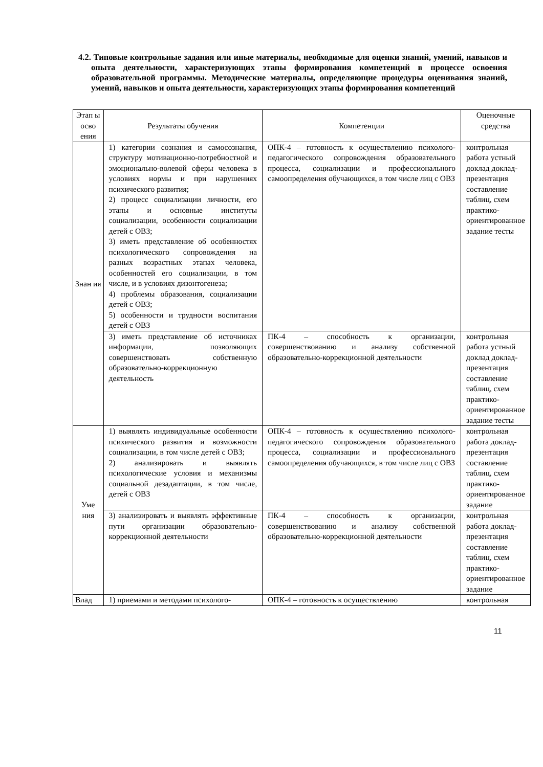4.2. Типовые контрольные задания или иные материалы, необходимые для оценки знаний, умений, навыков и опыта деятельности, характеризующих этапы формирования компетенций в процессе освоения образовательной программы. Методические материалы, определяющие процедуры оценивания знаний, умений, навыков и опыта деятельности, характеризующих этапы формирования компетенций
| Этап ы осво ения | Результаты обучения | Компетенции | Оценочные средства |
| --- | --- | --- | --- |
| Знан ия | 1) категории сознания и самосознания, структуру мотивационно-потребностной и эмоционально-волевой сферы человека в условиях нормы и при нарушениях психического развития; 2) процесс социализации личности, его этапы и основные институты социализации, особенности социализации детей с ОВЗ; 3) иметь представление об особенностях психологического сопровождения на разных возрастных этапах человека, особенностей его социализации, в том числе, и в условиях дизонтогенеза; 4) проблемы образования, социализации детей с ОВЗ; 5) особенности и трудности воспитания детей с ОВЗ | ОПК-4 – готовность к осуществлению психолого-педагогического сопровождения образовательного процесса, социализации и профессионального самоопределения обучающихся, в том числе лиц с ОВЗ | контрольная работа устный доклад доклад-презентация составление таблиц, схем практико-ориентированное задание тесты |
| | 3) иметь представление об источниках информации, позволяющих совершенствовать собственную образовательно-коррекционную деятельность | ПК-4 – способность к организации, совершенствованию и анализу собственной образовательно-коррекционной деятельности | контрольная работа устный доклад доклад-презентация составление таблиц, схем практико-ориентированное задание тесты |
| Уме ния | 1) выявлять индивидуальные особенности психического развития и возможности социализации, в том числе детей с ОВЗ; 2) анализировать и выявлять психологические условия и механизмы социальной дезадаптации, в том числе, детей с ОВЗ | ОПК-4 – готовность к осуществлению психолого-педагогического сопровождения образовательного процесса, социализации и профессионального самоопределения обучающихся, в том числе лиц с ОВЗ | контрольная работа доклад-презентация составление таблиц, схем практико-ориентированное задание |
| | 3) анализировать и выявлять эффективные пути организации образовательно-коррекционной деятельности | ПК-4 – способность к организации, совершенствованию и анализу собственной образовательно-коррекционной деятельности | контрольная работа доклад-презентация составление таблиц, схем практико-ориентированное задание |
| Влад | 1) приемами и методами психолого- | ОПК-4 – готовность к осуществлению | контрольная |
11